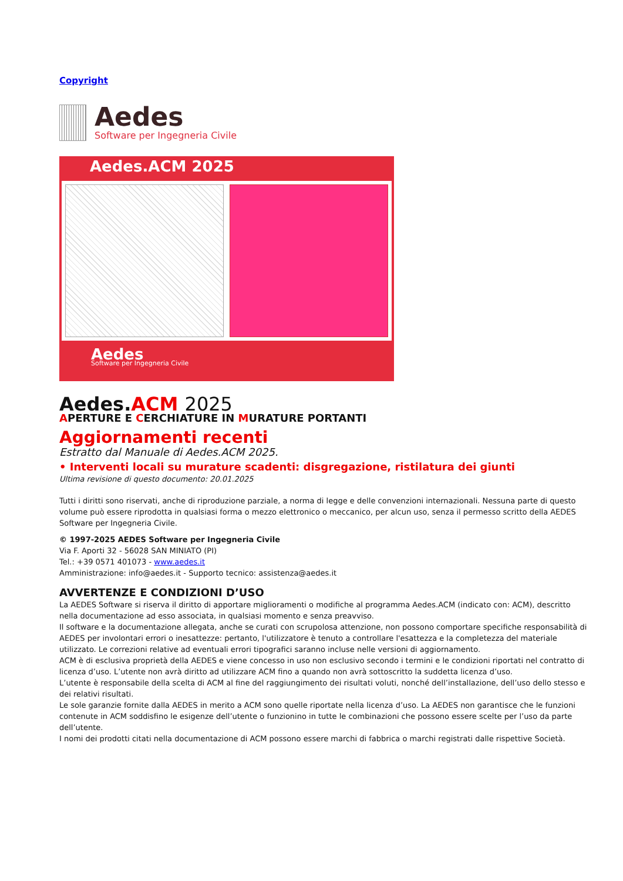Copyright
Aedes
Software per Ingegneria Civile
Aedes.ACM 2025
Aedes
Software per Ingegneria Civile
Aedes.ACM 2025
APERTURE E CERCHIATURE IN MURATURE PORTANTI
Aggiornamenti recenti
Estratto dal Manuale di Aedes.ACM 2025.
• Interventi locali su murature scadenti: disgregazione, ristilatura dei giunti
Ultima revisione di questo documento: 20.01.2025
Tutti i diritti sono riservati, anche di riproduzione parziale, a norma di legge e delle convenzioni internazionali. Nessuna parte di questo volume può essere riprodotta in qualsiasi forma o mezzo elettronico o meccanico, per alcun uso, senza il permesso scritto della AEDES Software per Ingegneria Civile.
© 1997-2025 AEDES Software per Ingegneria Civile
Via F. Aporti 32 - 56028 SAN MINIATO (PI)
Tel.: +39 0571 401073 - www.aedes.it
Amministrazione: info@aedes.it - Supporto tecnico: assistenza@aedes.it
AVVERTENZE E CONDIZIONI D’USO
La AEDES Software si riserva il diritto di apportare miglioramenti o modifiche al programma Aedes.ACM (indicato con: ACM), descritto nella documentazione ad esso associata, in qualsiasi momento e senza preavviso.
Il software e la documentazione allegata, anche se curati con scrupolosa attenzione, non possono comportare specifiche responsabilità di AEDES per involontari errori o inesattezze: pertanto, l'utilizzatore è tenuto a controllare l'esattezza e la completezza del materiale utilizzato. Le correzioni relative ad eventuali errori tipografici saranno incluse nelle versioni di aggiornamento.
ACM è di esclusiva proprietà della AEDES e viene concesso in uso non esclusivo secondo i termini e le condizioni riportati nel contratto di licenza d’uso. L’utente non avrà diritto ad utilizzare ACM fino a quando non avrà sottoscritto la suddetta licenza d’uso.
L’utente è responsabile della scelta di ACM al fine del raggiungimento dei risultati voluti, nonché dell’installazione, dell’uso dello stesso e dei relativi risultati.
Le sole garanzie fornite dalla AEDES in merito a ACM sono quelle riportate nella licenza d’uso. La AEDES non garantisce che le funzioni contenute in ACM soddisfino le esigenze dell’utente o funzionino in tutte le combinazioni che possono essere scelte per l’uso da parte dell’utente.
I nomi dei prodotti citati nella documentazione di ACM possono essere marchi di fabbrica o marchi registrati dalle rispettive Società.